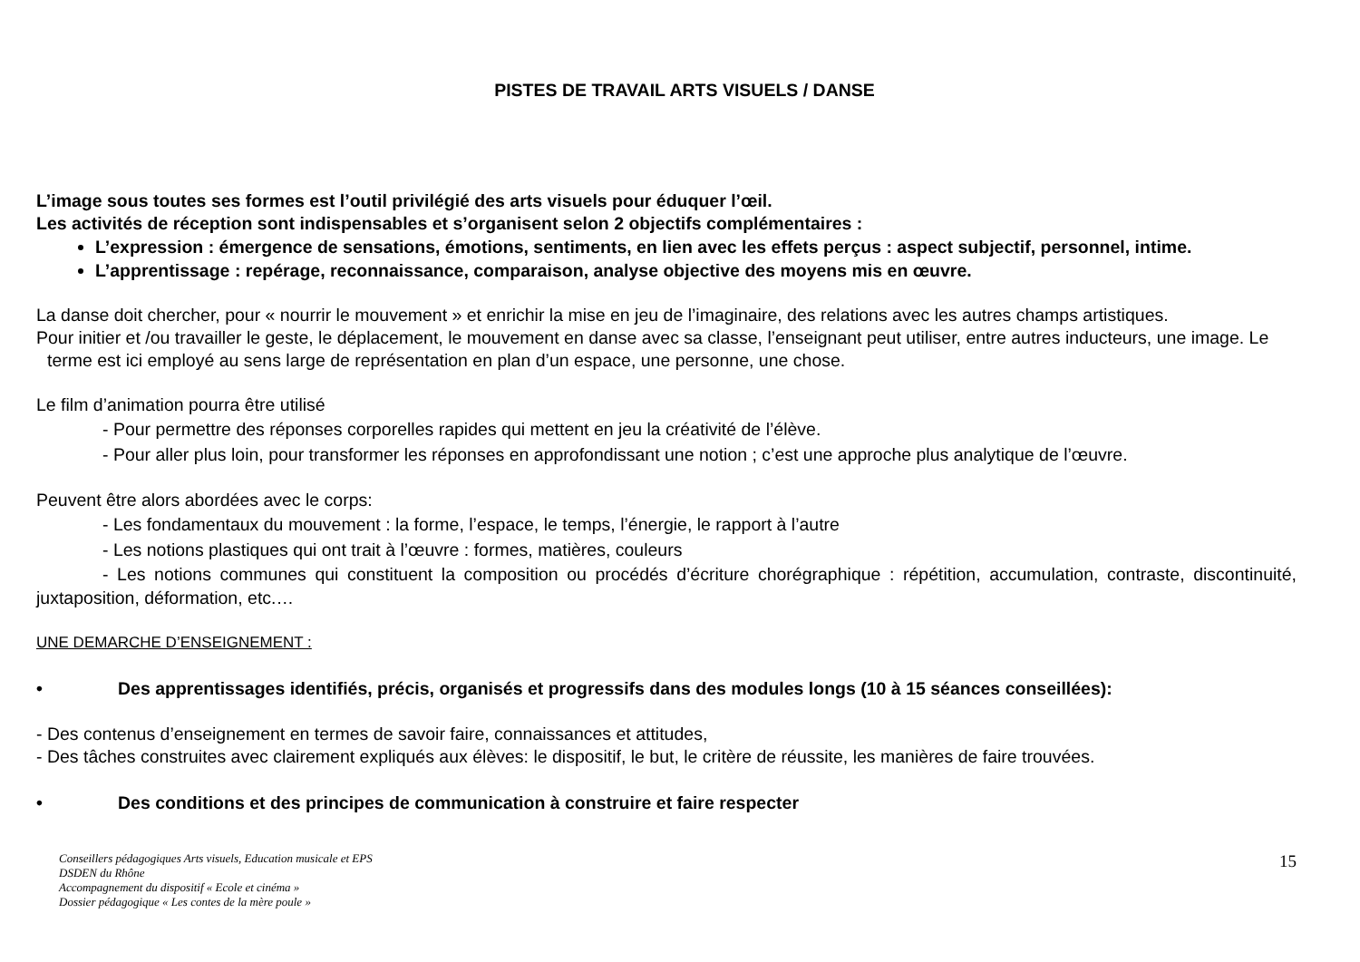PISTES DE TRAVAIL ARTS VISUELS / DANSE
L’image sous toutes ses formes est l’outil privilégié des arts visuels pour éduquer l’œil.
Les activités de réception sont indispensables et s’organisent selon 2 objectifs complémentaires :
L’expression : émergence de sensations, émotions, sentiments, en lien avec les effets perçus : aspect subjectif, personnel, intime.
L’apprentissage : repérage, reconnaissance, comparaison, analyse objective des moyens mis en œuvre.
La danse doit chercher, pour « nourrir le mouvement » et enrichir la mise en jeu de l’imaginaire, des relations avec les autres champs artistiques.
Pour initier et /ou travailler le geste, le déplacement, le mouvement en danse avec sa classe, l’enseignant peut utiliser, entre autres inducteurs, une image. Le terme est ici employé au sens large de représentation en plan d’un espace, une personne, une chose.
Le film d’animation pourra être utilisé
- Pour permettre des réponses corporelles rapides qui mettent en jeu la créativité de l’élève.
- Pour aller plus loin, pour transformer les réponses en approfondissant une notion ; c’est une approche plus analytique de l’œuvre.
Peuvent être alors abordées avec le corps:
- Les fondamentaux du mouvement : la forme, l’espace, le temps, l’énergie, le rapport à l’autre
- Les notions plastiques qui ont trait à l’œuvre : formes, matières, couleurs
- Les notions communes qui constituent la composition ou procédés d’écriture chorégraphique : répétition, accumulation, contraste, discontinuité, juxtaposition, déformation, etc.…
UNE DEMARCHE D’ENSEIGNEMENT :
• Des apprentissages identifiés, précis, organisés et progressifs dans des modules longs (10 à 15 séances conseillées):
- Des contenus d’enseignement en termes de savoir faire, connaissances et attitudes,
- Des tâches construites avec clairement expliqués aux élèves: le dispositif, le but, le critère de réussite, les manières de faire trouvées.
• Des conditions et des principes de communication à construire et faire respecter
Conseillers pédagogiques Arts visuels, Education musicale et EPS
DSDEN du Rhône
Accompagnement du dispositif « Ecole et cinéma »
Dossier pédagogique « Les contes de la mère poule »
15